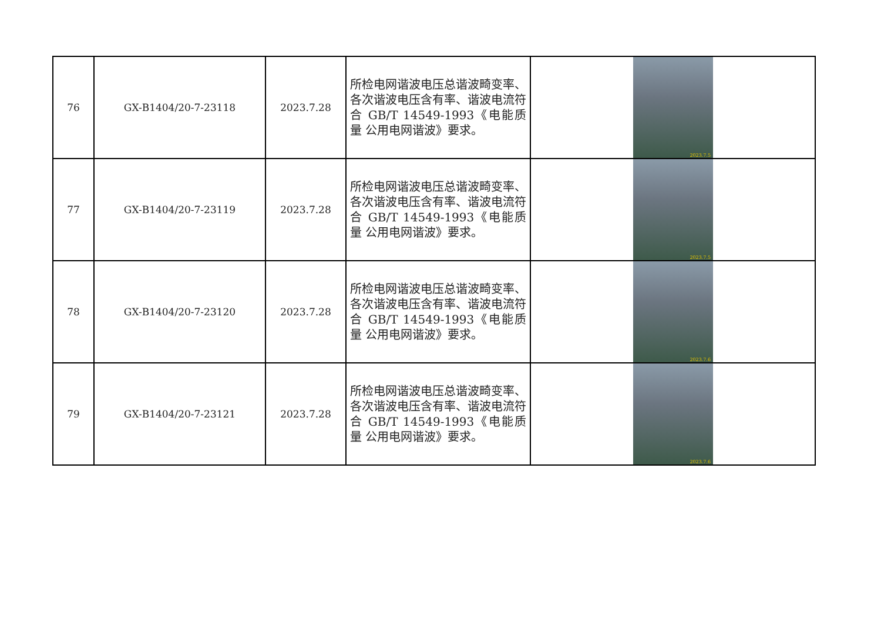| 76 | GX-B1404/20-7-23118 | 2023.7.28 | 所检电网谐波电压总谐波畸变率、各次谐波电压含有率、谐波电流符合 GB/T 14549-1993《电能质量 公用电网谐波》要求。 | 2023.7.5 |
| 77 | GX-B1404/20-7-23119 | 2023.7.28 | 所检电网谐波电压总谐波畸变率、各次谐波电压含有率、谐波电流符合 GB/T 14549-1993《电能质量 公用电网谐波》要求。 | 2023.7.5 |
| 78 | GX-B1404/20-7-23120 | 2023.7.28 | 所检电网谐波电压总谐波畸变率、各次谐波电压含有率、谐波电流符合 GB/T 14549-1993《电能质量 公用电网谐波》要求。 | 2023.7.6 |
| 79 | GX-B1404/20-7-23121 | 2023.7.28 | 所检电网谐波电压总谐波畸变率、各次谐波电压含有率、谐波电流符合 GB/T 14549-1993《电能质量 公用电网谐波》要求。 | 2023.7.6 |